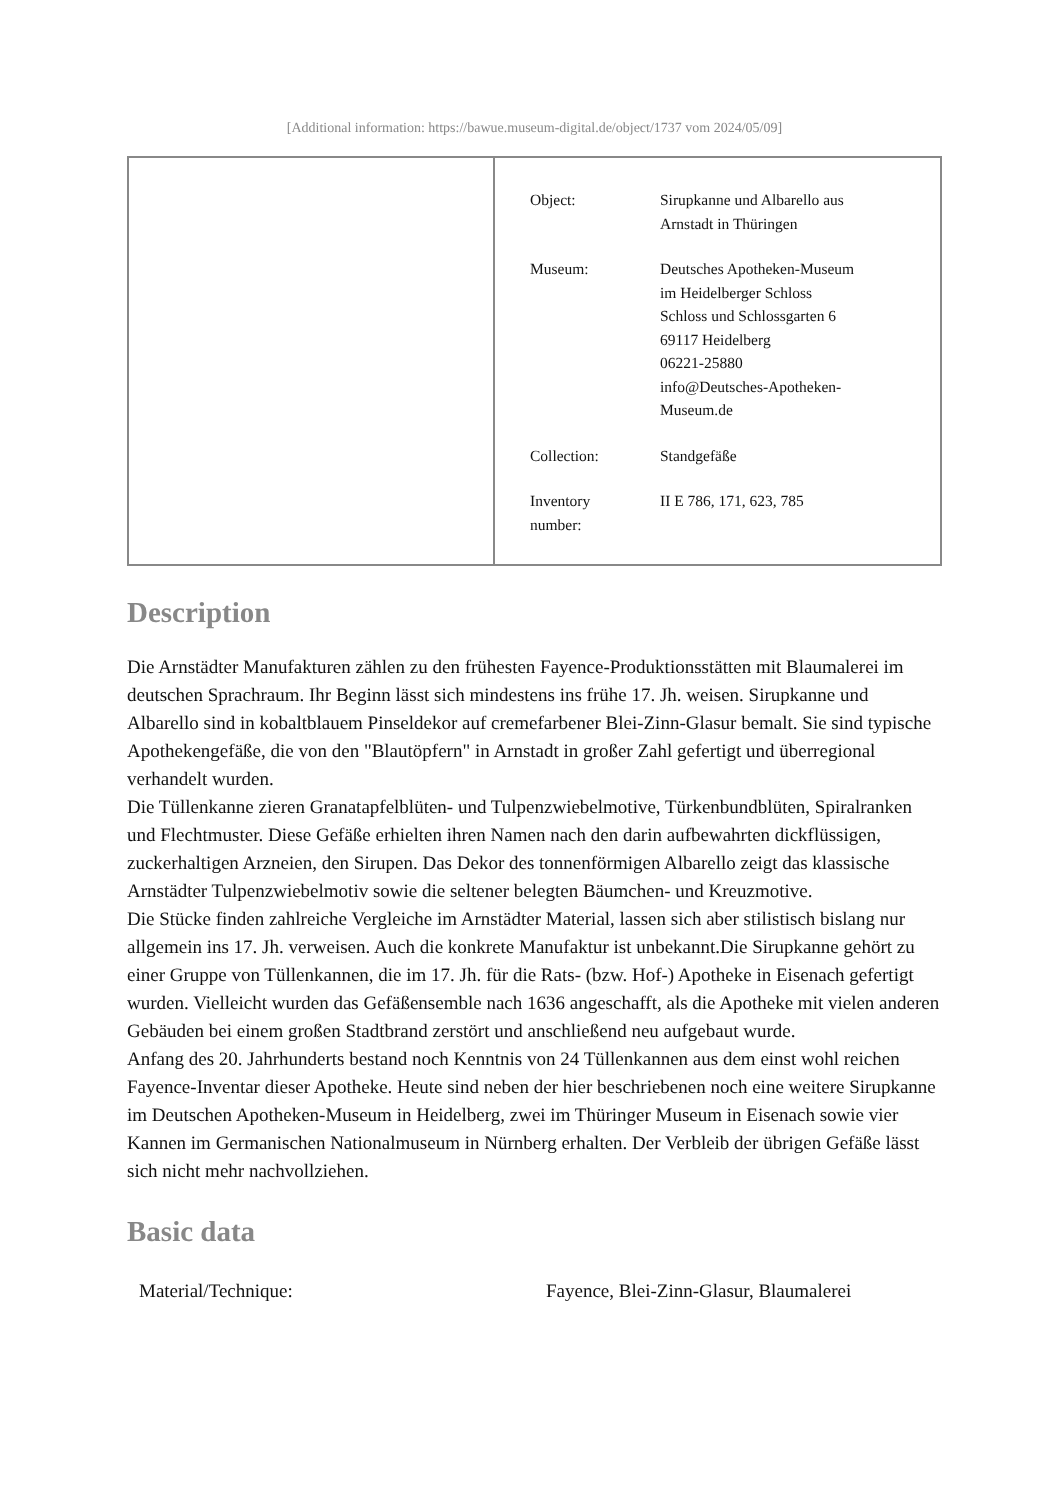[Additional information: https://bawue.museum-digital.de/object/1737 vom 2024/05/09]
| Object: | Sirupkanne und Albarello aus Arnstadt in Thüringen |
| Museum: | Deutsches Apotheken-Museum im Heidelberger Schloss Schloss und Schlossgarten 6 69117 Heidelberg 06221-25880 info@Deutsches-Apotheken- Museum.de |
| Collection: | Standgefäße |
| Inventory number: | II E 786, 171, 623, 785 |
Description
Die Arnstädter Manufakturen zählen zu den frühesten Fayence-Produktionsstätten mit Blaumalerei im deutschen Sprachraum. Ihr Beginn lässt sich mindestens ins frühe 17. Jh. weisen. Sirupkanne und Albarello sind in kobaltblauem Pinseldekor auf cremefarbener Blei-Zinn-Glasur bemalt. Sie sind typische Apothekengefäße, die von den "Blautöpfern" in Arnstadt in großer Zahl gefertigt und überregional verhandelt wurden.
Die Tüllenkanne zieren Granatapfelblüten- und Tulpenzwiebelmotive, Türkenbundblüten, Spiralranken und Flechtmuster. Diese Gefäße erhielten ihren Namen nach den darin aufbewahrten dickflüssigen, zuckerhaltigen Arzneien, den Sirupen. Das Dekor des tonnenförmigen Albarello zeigt das klassische Arnstädter Tulpenzwiebelmotiv sowie die seltener belegten Bäumchen- und Kreuzmotive.
Die Stücke finden zahlreiche Vergleiche im Arnstädter Material, lassen sich aber stilistisch bislang nur allgemein ins 17. Jh. verweisen. Auch die konkrete Manufaktur ist unbekannt.Die Sirupkanne gehört zu einer Gruppe von Tüllenkannen, die im 17. Jh. für die Rats- (bzw. Hof-) Apotheke in Eisenach gefertigt wurden. Vielleicht wurden das Gefäßensemble nach 1636 angeschafft, als die Apotheke mit vielen anderen Gebäuden bei einem großen Stadtbrand zerstört und anschließend neu aufgebaut wurde.
Anfang des 20. Jahrhunderts bestand noch Kenntnis von 24 Tüllenkannen aus dem einst wohl reichen Fayence-Inventar dieser Apotheke. Heute sind neben der hier beschriebenen noch eine weitere Sirupkanne im Deutschen Apotheken-Museum in Heidelberg, zwei im Thüringer Museum in Eisenach sowie vier Kannen im Germanischen Nationalmuseum in Nürnberg erhalten. Der Verbleib der übrigen Gefäße lässt sich nicht mehr nachvollziehen.
Basic data
| Material/Technique: | Fayence, Blei-Zinn-Glasur, Blaumalerei |